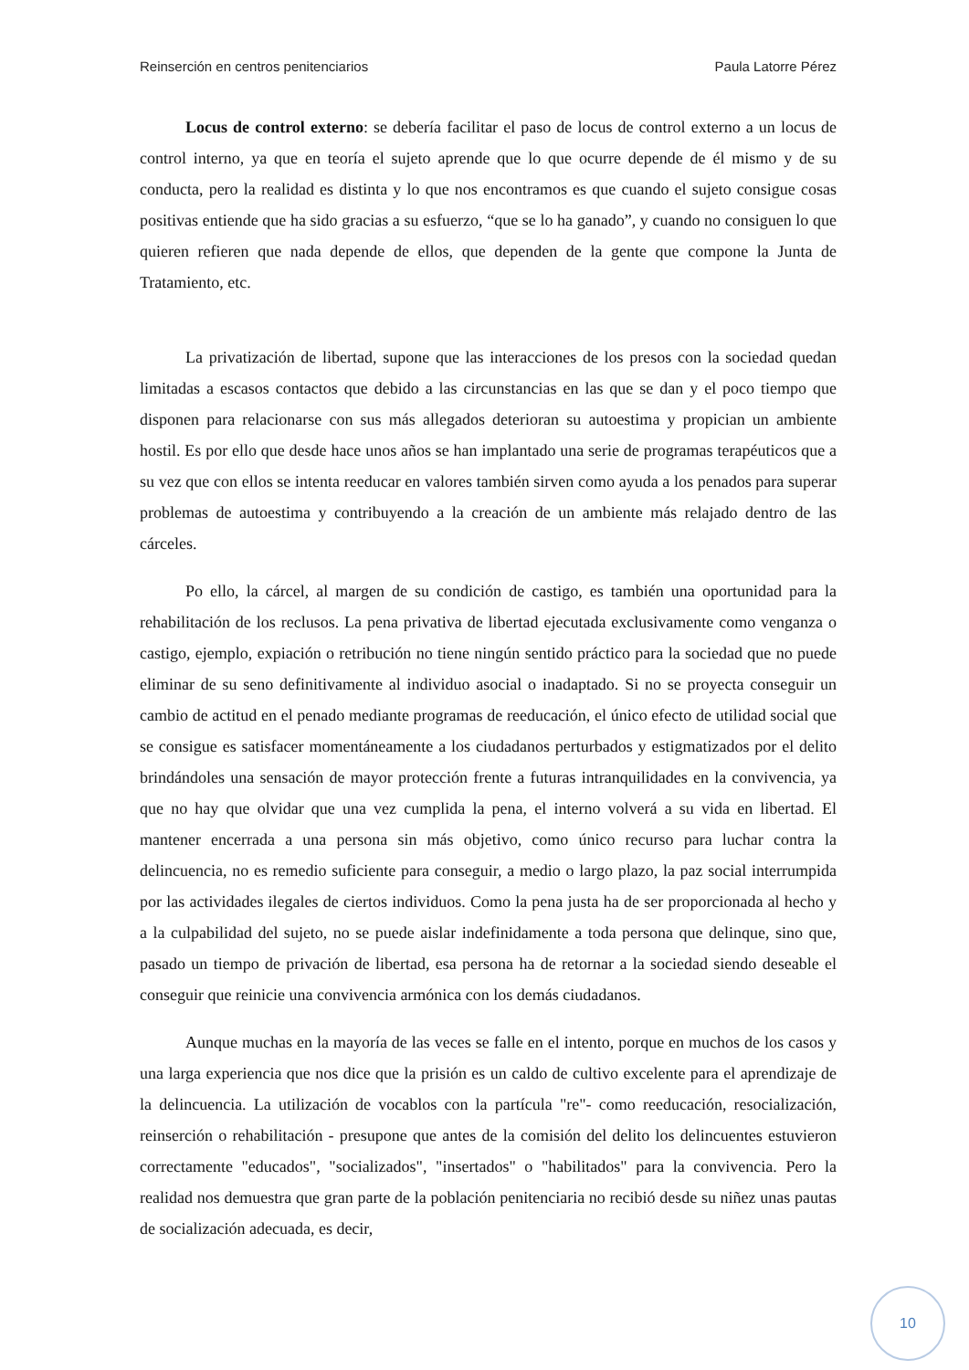Reinserción en centros penitenciarios Paula Latorre Pérez
Locus de control externo: se debería facilitar el paso de locus de control externo a un locus de control interno, ya que en teoría el sujeto aprende que lo que ocurre depende de él mismo y de su conducta, pero la realidad es distinta y lo que nos encontramos es que cuando el sujeto consigue cosas positivas entiende que ha sido gracias a su esfuerzo, “que se lo ha ganado”, y cuando no consiguen lo que quieren refieren que nada depende de ellos, que dependen de la gente que compone la Junta de Tratamiento, etc.
La privatización de libertad, supone que las interacciones de los presos con la sociedad quedan limitadas a escasos contactos que debido a las circunstancias en las que se dan y el poco tiempo que disponen para relacionarse con sus más allegados deterioran su autoestima y propician un ambiente hostil. Es por ello que desde hace unos años se han implantado una serie de programas terapéuticos que a su vez que con ellos se intenta reeducar en valores también sirven como ayuda a los penados para superar problemas de autoestima y contribuyendo a la creación de un ambiente más relajado dentro de las cárceles.
Po ello, la cárcel, al margen de su condición de castigo, es también una oportunidad para la rehabilitación de los reclusos. La pena privativa de libertad ejecutada exclusivamente como venganza o castigo, ejemplo, expiación o retribución no tiene ningún sentido práctico para la sociedad que no puede eliminar de su seno definitivamente al individuo asocial o inadaptado. Si no se proyecta conseguir un cambio de actitud en el penado mediante programas de reeducación, el único efecto de utilidad social que se consigue es satisfacer momentáneamente a los ciudadanos perturbados y estigmatizados por el delito brindándoles una sensación de mayor protección frente a futuras intranquilidades en la convivencia, ya que no hay que olvidar que una vez cumplida la pena, el interno volverá a su vida en libertad. El mantener encerrada a una persona sin más objetivo, como único recurso para luchar contra la delincuencia, no es remedio suficiente para conseguir, a medio o largo plazo, la paz social interrumpida por las actividades ilegales de ciertos individuos. Como la pena justa ha de ser proporcionada al hecho y a la culpabilidad del sujeto, no se puede aislar indefinidamente a toda persona que delinque, sino que, pasado un tiempo de privación de libertad, esa persona ha de retornar a la sociedad siendo deseable el conseguir que reinicie una convivencia armónica con los demás ciudadanos.
Aunque muchas en la mayoría de las veces se falle en el intento, porque en muchos de los casos y una larga experiencia que nos dice que la prisión es un caldo de cultivo excelente para el aprendizaje de la delincuencia. La utilización de vocablos con la partícula "re"- como reeducación, resocialización, reinserción o rehabilitación - presupone que antes de la comisión del delito los delincuentes estuvieron correctamente "educados", "socializados", "insertados" o "habilitados" para la convivencia. Pero la realidad nos demuestra que gran parte de la población penitenciaria no recibió desde su niñez unas pautas de socialización adecuada, es decir,
10